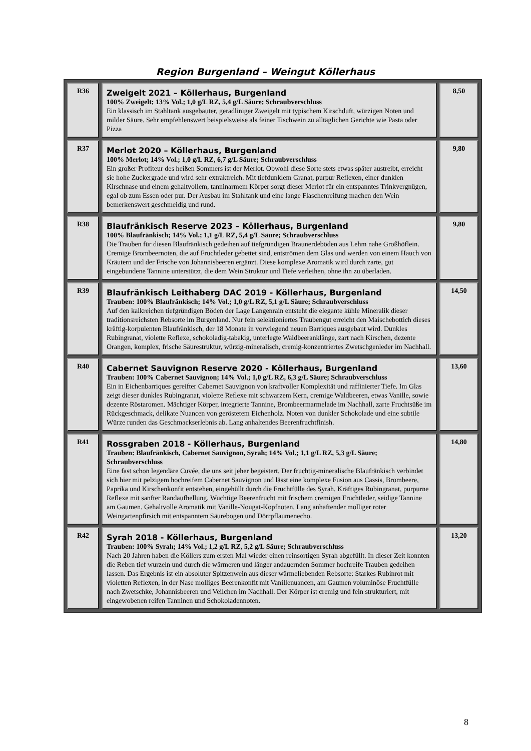Region Burgenland – Weingut Köllerhaus
| R36 | Zweigelt 2021 – Köllerhaus, Burgenland 100% Zweigelt; 13% Vol.; 1,0 g/L RZ, 5,4 g/L Säure; Schraubverschluss Ein klassisch im Stahltank ausgebauter, geradliniger Zweigelt mit typischem Kirschduft, würzigen Noten und milder Säure. Sehr empfehlenswert beispielsweise als feiner Tischwein zu alltäglichen Gerichte wie Pasta oder Pizza | 8,50 |
| R37 | Merlot 2020 – Köllerhaus, Burgenland 100% Merlot; 14% Vol.; 1,0 g/L RZ, 6,7 g/L Säure; Schraubverschluss Ein großer Profiteur des heißen Sommers ist der Merlot. Obwohl diese Sorte stets etwas später austreibt, erreicht sie hohe Zuckergrade und wird sehr extraktreich. Mit tiefdunklem Granat, purpur Reflexen, einer dunklen Kirschnase und einem gehaltvollem, tanninarmem Körper sorgt dieser Merlot für ein entspanntes Trinkvergnügen, egal ob zum Essen oder pur. Der Ausbau im Stahltank und eine lange Flaschenreifung machen den Wein bemerkenswert geschmeidig und rund. | 9,80 |
| R38 | Blaufränkisch Reserve 2023 – Köllerhaus, Burgenland 100% Blaufränkisch; 14% Vol.; 1,1 g/L RZ, 5,4 g/L Säure; Schraubverschluss Die Trauben für diesen Blaufränkisch gedeihen auf tiefgründigen Braunerdeböden aus Lehm nahe Großhöflein. Cremige Brombeernoten, die auf Fruchtleder gebettet sind, entströmen dem Glas und werden von einem Hauch von Kräutern und der Frische von Johannisbeeren ergänzt. Diese komplexe Aromatik wird durch zarte, gut eingebundene Tannine unterstützt, die dem Wein Struktur und Tiefe verleihen, ohne ihn zu überladen. | 9,80 |
| R39 | Blaufränkisch Leithaberg DAC 2019 - Köllerhaus, Burgenland Trauben: 100% Blaufränkisch; 14% Vol.; 1,0 g/L RZ, 5,1 g/L Säure; Schraubverschluss Auf den kalkreichen tiefgründigen Böden der Lage Langenrain entsteht die elegante kühle Mineralik dieser traditionsreichsten Rebsorte im Burgenland. Nur fein selektioniertes Traubengut erreicht den Maischebottich dieses kräftig-korpulenten Blaufränkisch, der 18 Monate in vorwiegend neuen Barriques ausgebaut wird. Dunkles Rubingranat, violette Reflexe, schokoladig-tabakig, unterlegte Waldbeeranklänge, zart nach Kirschen, dezente Orangen, komplex, frische Säurestruktur, würzig-mineralisch, cremig-konzentriertes Zwetschgenleder im Nachhall. | 14,50 |
| R40 | Cabernet Sauvignon Reserve 2020 - Köllerhaus, Burgenland Trauben: 100% Cabernet Sauvignon; 14% Vol.; 1,0 g/L RZ, 6,3 g/L Säure; Schraubverschluss Ein in Eichenbarriques gereifter Cabernet Sauvignon von kraftvoller Komplexität und raffinierter Tiefe. Im Glas zeigt dieser dunkles Rubingranat, violette Reflexe mit schwarzem Kern, cremige Waldbeeren, etwas Vanille, sowie dezente Röstaromen. Mächtiger Körper, integrierte Tannine, Brombeermarmelade im Nachhall, zarte Fruchtsüße im Rückgeschmack, delikate Nuancen von geröstetem Eichenholz. Noten von dunkler Schokolade und eine subtile Würze runden das Geschmackserlebnis ab. Lang anhaltendes Beerenfruchtfinish. | 13,60 |
| R41 | Rossgraben 2018 - Köllerhaus, Burgenland Trauben: Blaufränkisch, Cabernet Sauvignon, Syrah; 14% Vol.; 1,1 g/L RZ, 5,3 g/L Säure; Schraubverschluss Eine fast schon legendäre Cuvée, die uns seit jeher begeistert. Der fruchtig-mineralische Blaufränkisch verbindet sich hier mit pelzigem hochreifem Cabernet Sauvignon und lässt eine komplexe Fusion aus Cassis, Brombeere, Paprika und Kirschenkonfit entstehen, eingehüllt durch die Fruchtfülle des Syrah. Kräftiges Rubingranat, purpurne Reflexe mit sanfter Randaufhellung. Wuchtige Beerenfrucht mit frischem cremigen Fruchtleder, seidige Tannine am Gaumen. Gehaltvolle Aromatik mit Vanille-Nougat-Kopfnoten. Lang anhaftender molliger roter Weingartenpfirsich mit entspanntem Säurebogen und Dörrpflaumenecho. | 14,80 |
| R42 | Syrah 2018 - Köllerhaus, Burgenland Trauben: 100% Syrah; 14% Vol.; 1,2 g/L RZ, 5,2 g/L Säure; Schraubverschluss Nach 20 Jahren haben die Köllers zum ersten Mal wieder einen reinsortigen Syrah abgefüllt. In dieser Zeit konnten die Reben tief wurzeln und durch die wärmeren und länger andauernden Sommer hochreife Trauben gedeihen lassen. Das Ergebnis ist ein absoluter Spitzenwein aus dieser wärmeliebenden Rebsorte: Starkes Rubinrot mit violetten Reflexen, in der Nase molliges Beerenkonfit mit Vanillenuancen, am Gaumen voluminöse Fruchtfülle nach Zwetschke, Johannisbeeren und Veilchen im Nachhall. Der Körper ist cremig und fein strukturiert, mit eingewobenen reifen Tanninen und Schokoladennoten. | 13,20 |
8